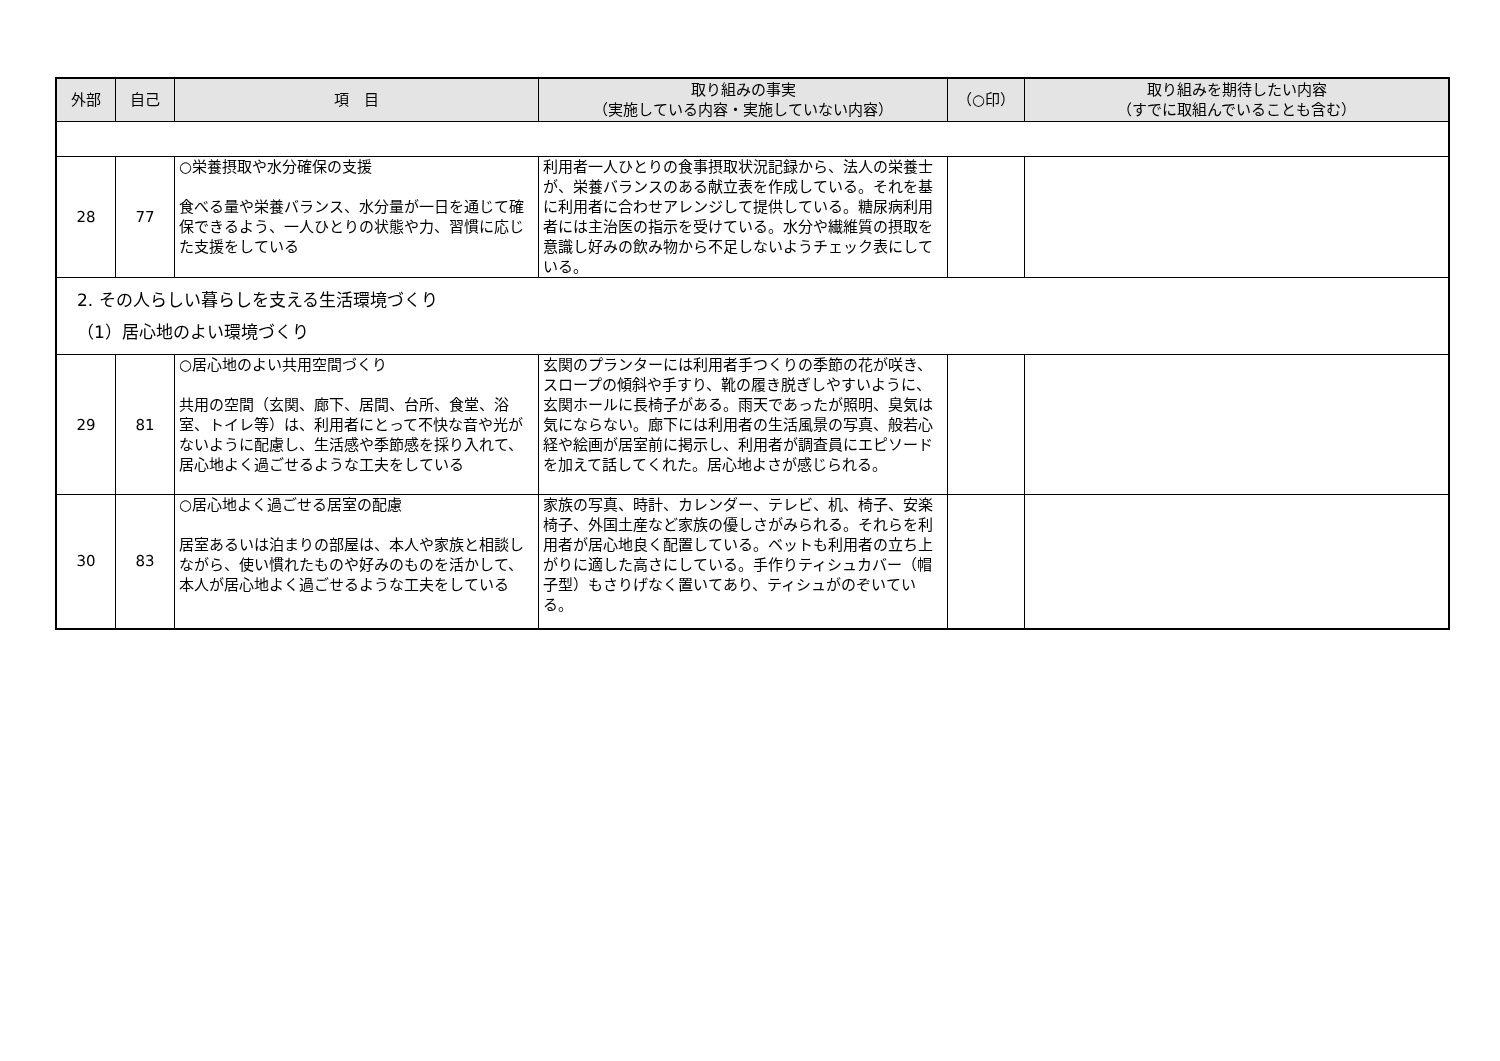| 外部 | 自己 | 項 目 | 取り組みの事実 （実施している内容・実施していない内容） | （○印） | 取り組みを期待したい内容 （すでに取組んでいることも含む） |
| --- | --- | --- | --- | --- | --- |
| 28 | 77 | ○栄養摂取や水分確保の支援 食べる量や栄養バランス、水分量が一日を通じて確保できるよう、一人ひとりの状態や力、習慣に応じた支援をしている | 利用者一人ひとりの食事摂取状況記録から、法人の栄養士が、栄養バランスのある献立表を作成している。それを基に利用者に合わせアレンジして提供している。糖尿病利用者には主治医の指示を受けている。水分や繊維質の摂取を意識し好みの飲み物から不足しないようチェック表にしている。 | | |
| 2. その人らしい暮らしを支える生活環境づくり （1）居心地のよい環境づくり | | | | | |
| 29 | 81 | ○居心地のよい共用空間づくり 共用の空間（玄関、廊下、居間、台所、食堂、浴室、トイレ等）は、利用者にとって不快な音や光がないように配慮し、生活感や季節感を採り入れて、居心地よく過ごせるような工夫をしている | 玄関のプランターには利用者手つくりの季節の花が咲き、スロープの傾斜や手すり、靴の履き脱ぎしやすいように、玄関ホールに長椅子がある。雨天であったが照明、臭気は気にならない。廊下には利用者の生活風景の写真、般若心経や絵画が居室前に掲示し、利用者が調査員にエピソードを加えて話してくれた。居心地よさが感じられる。 | | |
| 30 | 83 | ○居心地よく過ごせる居室の配慮 居室あるいは泊まりの部屋は、本人や家族と相談しながら、使い慣れたものや好みのものを活かして、本人が居心地よく過ごせるような工夫をしている | 家族の写真、時計、カレンダー、テレビ、机、椅子、安楽椅子、外国土産など家族の優しさがみられる。それらを利用者が居心地良く配置している。ベットも利用者の立ち上がりに適した高さにしている。手作りティシュカバー（帽子型）もさりげなく置いてあり、ティシュがのぞいている。 | | |